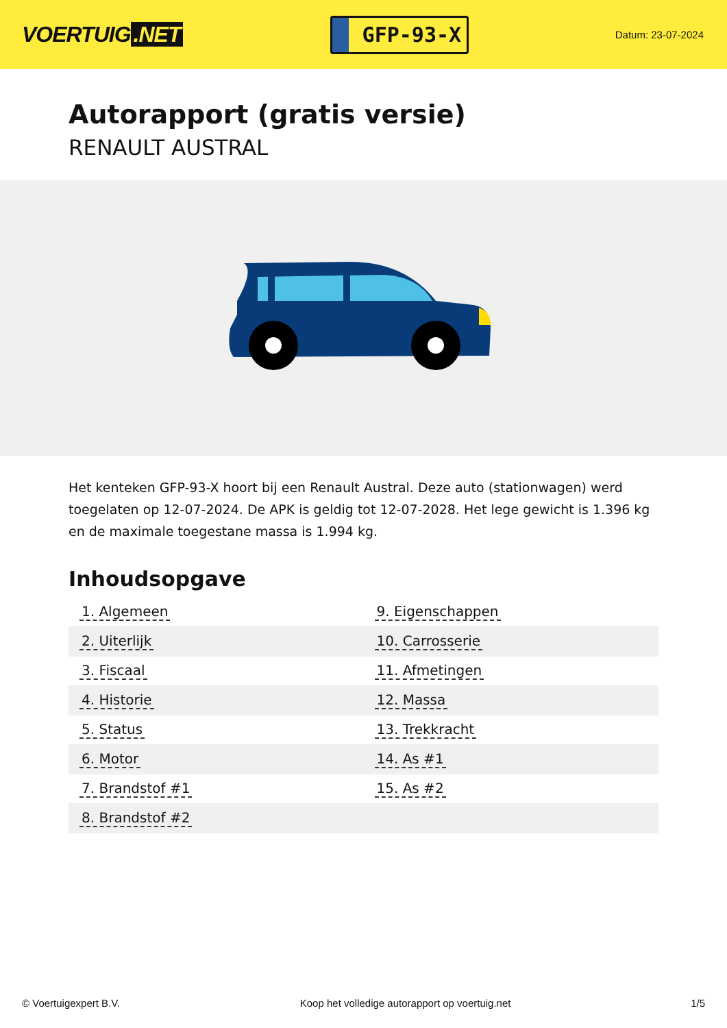VOERTUIG.NET
GFP-93-X
Datum: 23-07-2024
Autorapport (gratis versie)
RENAULT AUSTRAL
Het kenteken GFP-93-X hoort bij een Renault Austral. Deze auto (stationwagen) werd toegelaten op 12-07-2024. De APK is geldig tot 12-07-2028. Het lege gewicht is 1.396 kg en de maximale toegestane massa is 1.994 kg.
Inhoudsopgave
| 1. Algemeen | 9. Eigenschappen |
| 2. Uiterlijk | 10. Carrosserie |
| 3. Fiscaal | 11. Afmetingen |
| 4. Historie | 12. Massa |
| 5. Status | 13. Trekkracht |
| 6. Motor | 14. As #1 |
| 7. Brandstof #1 | 15. As #2 |
| 8. Brandstof #2 | |
© Voertuigexpert B.V. Koop het volledige autorapport op voertuig.net 1/5